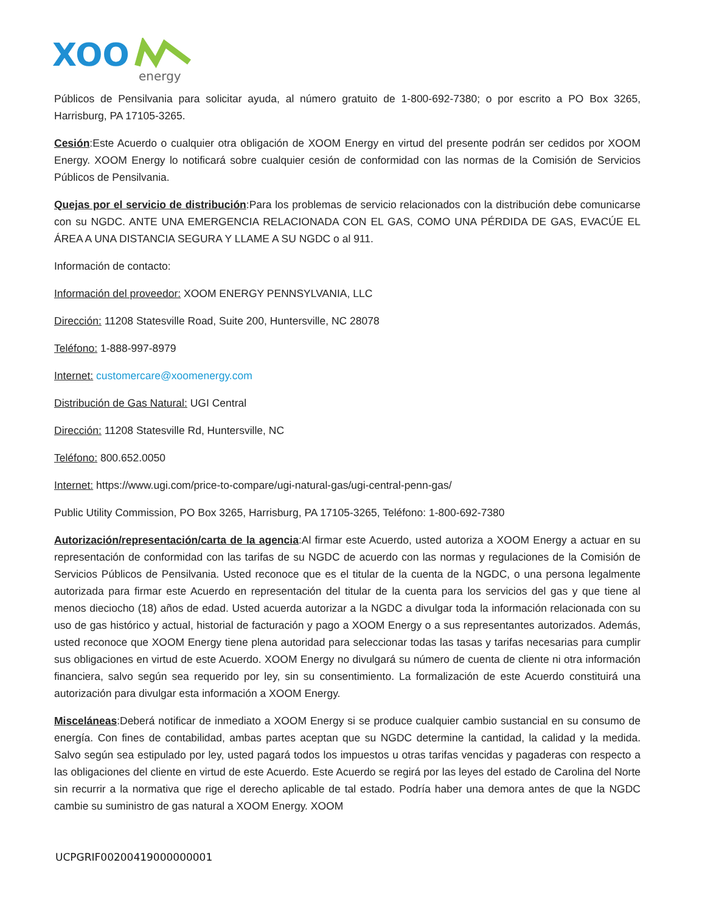XOO
energy
Públicos de Pensilvania para solicitar ayuda, al número gratuito de 1-800-692-7380; o por escrito a PO Box 3265, Harrisburg, PA 17105-3265.
Cesión:Este Acuerdo o cualquier otra obligación de XOOM Energy en virtud del presente podrán ser cedidos por XOOM Energy. XOOM Energy lo notificará sobre cualquier cesión de conformidad con las normas de la Comisión de Servicios Públicos de Pensilvania.
Quejas por el servicio de distribución:Para los problemas de servicio relacionados con la distribución debe comunicarse con su NGDC. ANTE UNA EMERGENCIA RELACIONADA CON EL GAS, COMO UNA PÉRDIDA DE GAS, EVACÚE EL ÁREA A UNA DISTANCIA SEGURA Y LLAME A SU NGDC o al 911.
Información de contacto:
Información del proveedor: XOOM ENERGY PENNSYLVANIA, LLC
Dirección: 11208 Statesville Road, Suite 200, Huntersville, NC 28078
Teléfono: 1-888-997-8979
Internet: customercare@xoomenergy.com
Distribución de Gas Natural: UGI Central
Dirección: 11208 Statesville Rd, Huntersville, NC
Teléfono: 800.652.0050
Internet: https://www.ugi.com/price-to-compare/ugi-natural-gas/ugi-central-penn-gas/
Public Utility Commission, PO Box 3265, Harrisburg, PA 17105-3265, Teléfono: 1-800-692-7380
Autorización/representación/carta de la agencia:Al firmar este Acuerdo, usted autoriza a XOOM Energy a actuar en su representación de conformidad con las tarifas de su NGDC de acuerdo con las normas y regulaciones de la Comisión de Servicios Públicos de Pensilvania. Usted reconoce que es el titular de la cuenta de la NGDC, o una persona legalmente autorizada para firmar este Acuerdo en representación del titular de la cuenta para los servicios del gas y que tiene al menos dieciocho (18) años de edad. Usted acuerda autorizar a la NGDC a divulgar toda la información relacionada con su uso de gas histórico y actual, historial de facturación y pago a XOOM Energy o a sus representantes autorizados. Además, usted reconoce que XOOM Energy tiene plena autoridad para seleccionar todas las tasas y tarifas necesarias para cumplir sus obligaciones en virtud de este Acuerdo. XOOM Energy no divulgará su número de cuenta de cliente ni otra información financiera, salvo según sea requerido por ley, sin su consentimiento. La formalización de este Acuerdo constituirá una autorización para divulgar esta información a XOOM Energy.
Misceláneas:Deberá notificar de inmediato a XOOM Energy si se produce cualquier cambio sustancial en su consumo de energía. Con fines de contabilidad, ambas partes aceptan que su NGDC determine la cantidad, la calidad y la medida. Salvo según sea estipulado por ley, usted pagará todos los impuestos u otras tarifas vencidas y pagaderas con respecto a las obligaciones del cliente en virtud de este Acuerdo. Este Acuerdo se regirá por las leyes del estado de Carolina del Norte sin recurrir a la normativa que rige el derecho aplicable de tal estado. Podría haber una demora antes de que la NGDC cambie su suministro de gas natural a XOOM Energy. XOOM
UCPGRIF00200419000000001